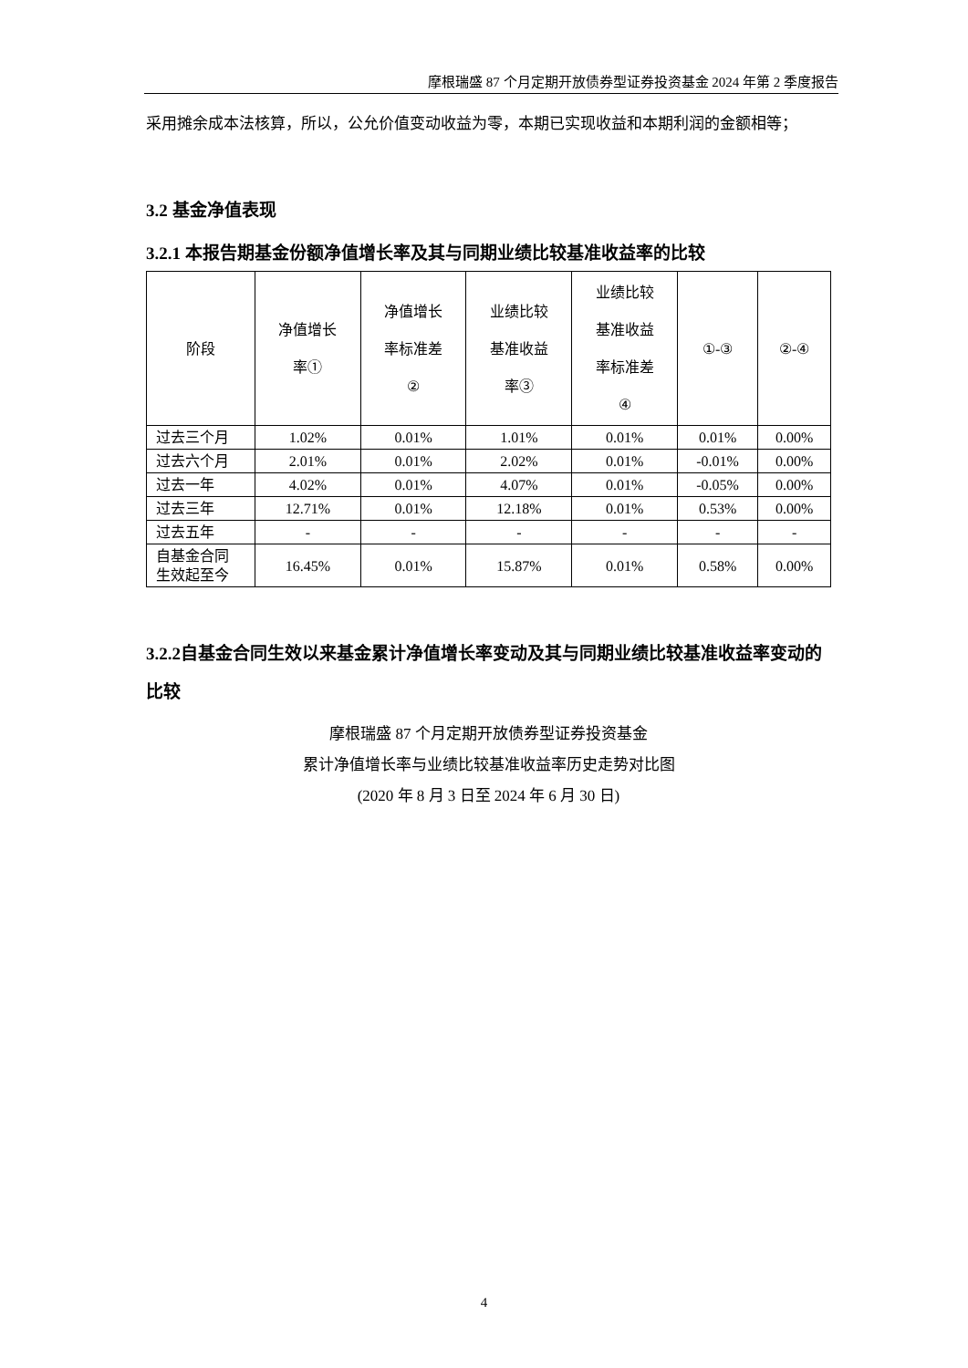摩根瑞盛 87 个月定期开放债券型证券投资基金 2024 年第 2 季度报告
采用摊余成本法核算，所以，公允价值变动收益为零，本期已实现收益和本期利润的金额相等；
3.2 基金净值表现
3.2.1 本报告期基金份额净值增长率及其与同期业绩比较基准收益率的比较
| 阶段 | 净值增长 率① | 净值增长 率标准差 ② | 业绩比较 基准收益 率③ | 业绩比较 基准收益 率标准差 ④ | ①-③ | ②-④ |
| --- | --- | --- | --- | --- | --- | --- |
| 过去三个月 | 1.02% | 0.01% | 1.01% | 0.01% | 0.01% | 0.00% |
| 过去六个月 | 2.01% | 0.01% | 2.02% | 0.01% | -0.01% | 0.00% |
| 过去一年 | 4.02% | 0.01% | 4.07% | 0.01% | -0.05% | 0.00% |
| 过去三年 | 12.71% | 0.01% | 12.18% | 0.01% | 0.53% | 0.00% |
| 过去五年 | - | - | - | - | - | - |
| 自基金合同 生效起至今 | 16.45% | 0.01% | 15.87% | 0.01% | 0.58% | 0.00% |
3.2.2自基金合同生效以来基金累计净值增长率变动及其与同期业绩比较基准收益率变动的比较
摩根瑞盛 87 个月定期开放债券型证券投资基金
累计净值增长率与业绩比较基准收益率历史走势对比图
(2020 年 8 月 3 日至 2024 年 6 月 30 日)
4